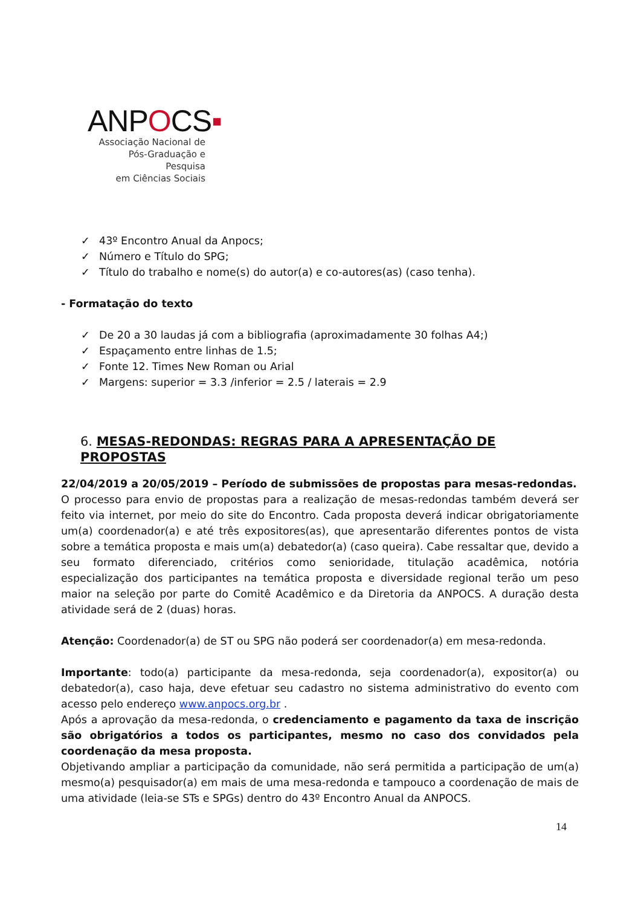ANPOCS▪
Associação Nacional de
Pós-Graduação e Pesquisa
em Ciências Sociais
✓ 43º Encontro Anual da Anpocs;
✓ Número e Título do SPG;
✓ Título do trabalho e nome(s) do autor(a) e co-autores(as) (caso tenha).
- Formatação do texto
✓ De 20 a 30 laudas já com a bibliografia (aproximadamente 30 folhas A4;)
✓ Espaçamento entre linhas de 1.5;
✓ Fonte 12. Times New Roman ou Arial
✓ Margens: superior = 3.3 /inferior = 2.5 / laterais = 2.9
6. MESAS-REDONDAS: REGRAS PARA A APRESENTAÇÃO DE PROPOSTAS
22/04/2019 a 20/05/2019 – Período de submissões de propostas para mesas-redondas.
O processo para envio de propostas para a realização de mesas-redondas também deverá ser feito via internet, por meio do site do Encontro. Cada proposta deverá indicar obrigatoriamente um(a) coordenador(a) e até três expositores(as), que apresentarão diferentes pontos de vista sobre a temática proposta e mais um(a) debatedor(a) (caso queira). Cabe ressaltar que, devido a seu formato diferenciado, critérios como senioridade, titulação acadêmica, notória especialização dos participantes na temática proposta e diversidade regional terão um peso maior na seleção por parte do Comitê Acadêmico e da Diretoria da ANPOCS. A duração desta atividade será de 2 (duas) horas.
Atenção: Coordenador(a) de ST ou SPG não poderá ser coordenador(a) em mesa-redonda.
Importante: todo(a) participante da mesa-redonda, seja coordenador(a), expositor(a) ou debatedor(a), caso haja, deve efetuar seu cadastro no sistema administrativo do evento com acesso pelo endereço www.anpocs.org.br .
Após a aprovação da mesa-redonda, o credenciamento e pagamento da taxa de inscrição são obrigatórios a todos os participantes, mesmo no caso dos convidados pela coordenação da mesa proposta.
Objetivando ampliar a participação da comunidade, não será permitida a participação de um(a) mesmo(a) pesquisador(a) em mais de uma mesa-redonda e tampouco a coordenação de mais de uma atividade (leia-se STs e SPGs) dentro do 43º Encontro Anual da ANPOCS.
14